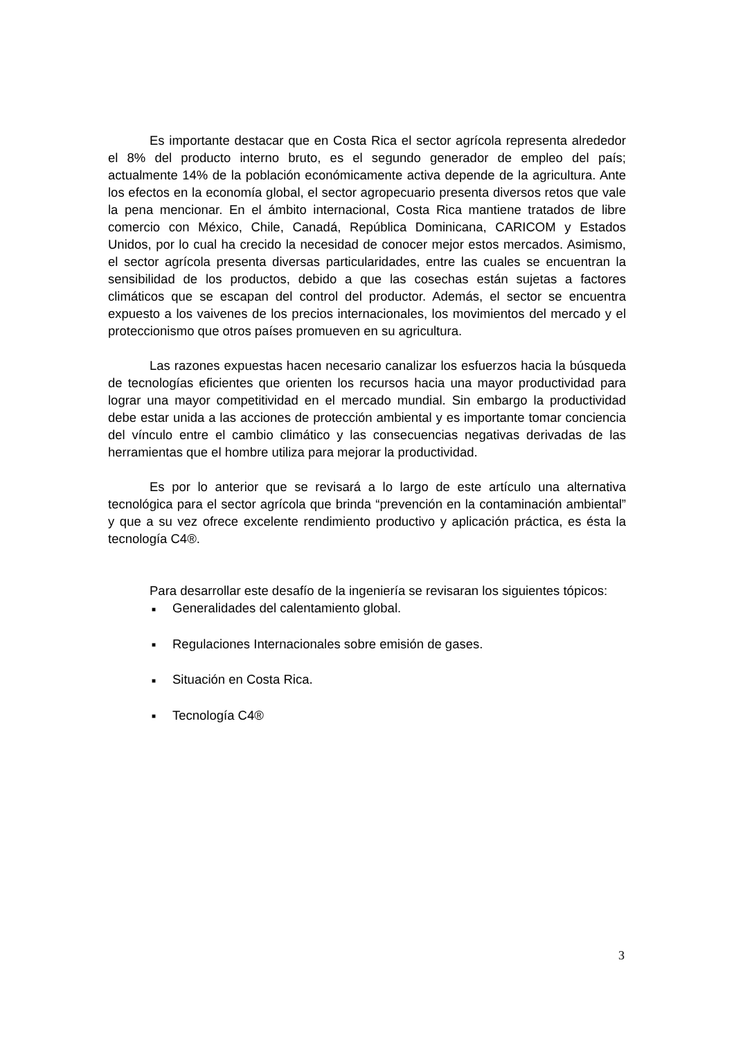Es importante destacar que en Costa Rica el sector agrícola representa alrededor el 8% del producto interno bruto, es el segundo generador de empleo del país; actualmente 14% de la población económicamente activa depende de la agricultura. Ante los efectos en la economía global, el sector agropecuario presenta diversos retos que vale la pena mencionar. En el ámbito internacional, Costa Rica mantiene tratados de libre comercio con México, Chile, Canadá, República Dominicana, CARICOM y Estados Unidos, por lo cual ha crecido la necesidad de conocer mejor estos mercados. Asimismo, el sector agrícola presenta diversas particularidades, entre las cuales se encuentran la sensibilidad de los productos, debido a que las cosechas están sujetas a factores climáticos que se escapan del control del productor. Además, el sector se encuentra expuesto a los vaivenes de los precios internacionales, los movimientos del mercado y el proteccionismo que otros países promueven en su agricultura.
Las razones expuestas hacen necesario canalizar los esfuerzos hacia la búsqueda de tecnologías eficientes que orienten los recursos hacia una mayor productividad para lograr una mayor competitividad en el mercado mundial. Sin embargo la productividad debe estar unida a las acciones de protección ambiental y es importante tomar conciencia del vínculo entre el cambio climático y las consecuencias negativas derivadas de las herramientas que el hombre utiliza para mejorar la productividad.
Es por lo anterior que se revisará a lo largo de este artículo una alternativa tecnológica para el sector agrícola que brinda “prevención en la contaminación ambiental” y que a su vez ofrece excelente rendimiento productivo y aplicación práctica, es ésta la tecnología C4®.
Para desarrollar este desafío de la ingeniería se revisaran los siguientes tópicos:
■ Generalidades del calentamiento global.
■ Regulaciones Internacionales sobre emisión de gases.
■ Situación en Costa Rica.
■ Tecnología C4®
3